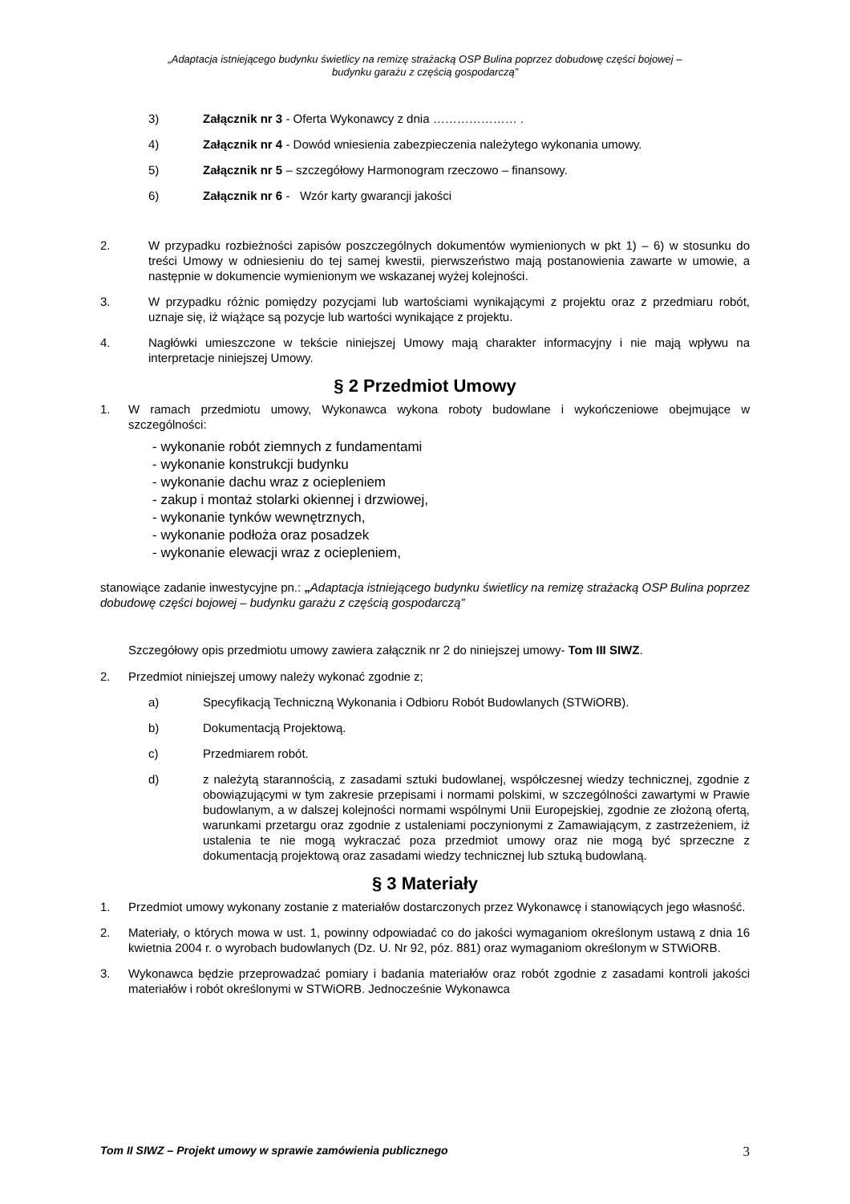„Adaptacja istniejącego budynku świetlicy na remizę strażacką OSP Bulina poprzez dobudowę części bojowej –
budynku garażu z częścią gospodarczą”
3) Załącznik nr 3 - Oferta Wykonawcy z dnia ………………… .
4) Załącznik nr 4 - Dowód wniesienia zabezpieczenia należytego wykonania umowy.
5) Załącznik nr 5 – szczegółowy Harmonogram rzeczowo – finansowy.
6) Załącznik nr 6 - Wzór karty gwarancji jakości
2. W przypadku rozbieżności zapisów poszczególnych dokumentów wymienionych w pkt 1) – 6) w stosunku do treści Umowy w odniesieniu do tej samej kwestii, pierwszeństwo mają postanowienia zawarte w umowie, a następnie w dokumencie wymienionym we wskazanej wyżej kolejności.
3. W przypadku różnic pomiędzy pozycjami lub wartościami wynikającymi z projektu oraz z przedmiaru robót, uznaje się, iż wiążące są pozycje lub wartości wynikające z projektu.
4. Nagłówki umieszczone w tekście niniejszej Umowy mają charakter informacyjny i nie mają wpływu na interpretacje niniejszej Umowy.
§ 2 Przedmiot Umowy
1. W ramach przedmiotu umowy, Wykonawca wykona roboty budowlane i wykończeniowe obejmujące w szczególności:
- wykonanie robót ziemnych z fundamentami
- wykonanie konstrukcji budynku
- wykonanie dachu wraz z ociepleniem
- zakup i montaż stolarki okiennej i drzwiowej,
- wykonanie tynków wewnętrznych,
- wykonanie podłoża oraz posadzek
- wykonanie elewacji wraz z ociepleniem,
stanowiące zadanie inwestycyjne pn.: „Adaptacja istniejącego budynku świetlicy na remizę strażacką OSP Bulina poprzez dobudowę części bojowej – budynku garażu z częścią gospodarczą”
Szczegółowy opis przedmiotu umowy zawiera załącznik nr 2 do niniejszej umowy- Tom III SIWZ.
2. Przedmiot niniejszej umowy należy wykonać zgodnie z;
a) Specyfikacją Techniczną Wykonania i Odbioru Robót Budowlanych (STWiORB).
b) Dokumentacją Projektową.
c) Przedmiarem robót.
d) z należytą starannością, z zasadami sztuki budowlanej, współczesnej wiedzy technicznej, zgodnie z obowiązującymi w tym zakresie przepisami i normami polskimi, w szczególności zawartymi w Prawie budowlanym, a w dalszej kolejności normami wspólnymi Unii Europejskiej, zgodnie ze złożoną ofertą, warunkami przetargu oraz zgodnie z ustaleniami poczynionymi z Zamawiającym, z zastrzeżeniem, iż ustalenia te nie mogą wykraczać poza przedmiot umowy oraz nie mogą być sprzeczne z dokumentacją projektową oraz zasadami wiedzy technicznej lub sztuką budowlaną.
§ 3 Materiały
1. Przedmiot umowy wykonany zostanie z materiałów dostarczonych przez Wykonawcę i stanowiących jego własność.
2. Materiały, o których mowa w ust. 1, powinny odpowiadać co do jakości wymaganiom określonym ustawą z dnia 16 kwietnia 2004 r. o wyrobach budowlanych (Dz. U. Nr 92, póz. 881) oraz wymaganiom określonym w STWiORB.
3. Wykonawca będzie przeprowadzać pomiary i badania materiałów oraz robót zgodnie z zasadami kontroli jakości materiałów i robót określonymi w STWiORB. Jednocześnie Wykonawca
Tom II SIWZ – Projekt umowy w sprawie zamówienia publicznego 3